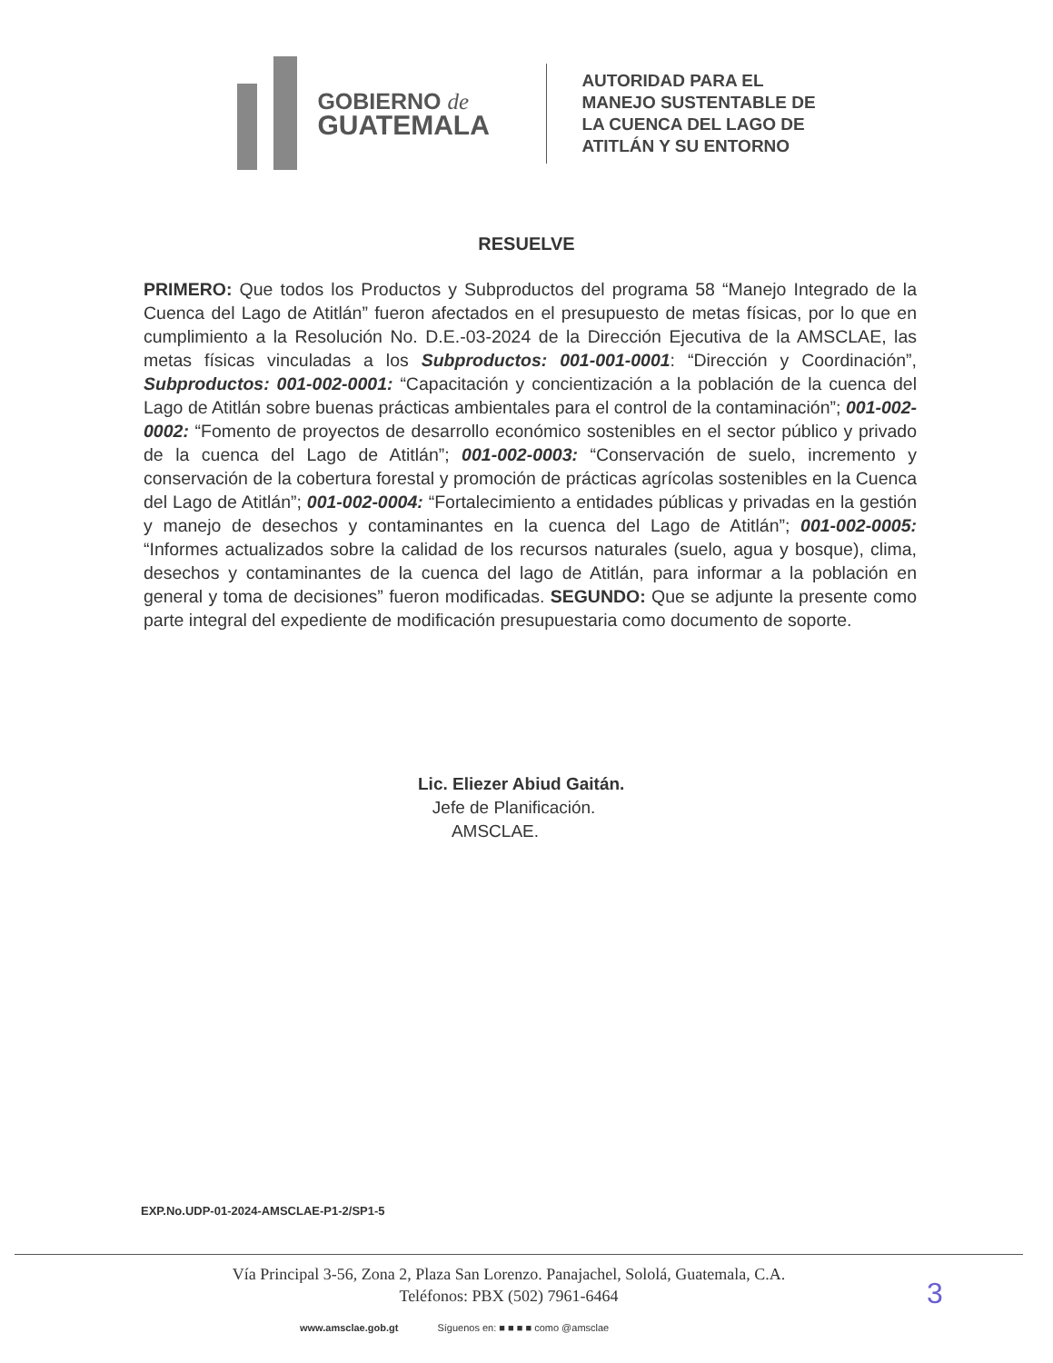GOBIERNO de
GUATEMALA
AUTORIDAD PARA EL
MANEJO SUSTENTABLE DE
LA CUENCA DEL LAGO DE
ATITLÁN Y SU ENTORNO
RESUELVE
PRIMERO: Que todos los Productos y Subproductos del programa 58 “Manejo Integrado de la Cuenca del Lago de Atitlán” fueron afectados en el presupuesto de metas físicas, por lo que en cumplimiento a la Resolución No. D.E.-03-2024 de la Dirección Ejecutiva de la AMSCLAE, las metas físicas vinculadas a los Subproductos: 001-001-0001: “Dirección y Coordinación”, Subproductos: 001-002-0001: “Capacitación y concientización a la población de la cuenca del Lago de Atitlán sobre buenas prácticas ambientales para el control de la contaminación”; 001-002-0002: “Fomento de proyectos de desarrollo económico sostenibles en el sector público y privado de la cuenca del Lago de Atitlán”; 001-002-0003: “Conservación de suelo, incremento y conservación de la cobertura forestal y promoción de prácticas agrícolas sostenibles en la Cuenca del Lago de Atitlán”; 001-002-0004: “Fortalecimiento a entidades públicas y privadas en la gestión y manejo de desechos y contaminantes en la cuenca del Lago de Atitlán”; 001-002-0005: “Informes actualizados sobre la calidad de los recursos naturales (suelo, agua y bosque), clima, desechos y contaminantes de la cuenca del lago de Atitlán, para informar a la población en general y toma de decisiones” fueron modificadas. SEGUNDO: Que se adjunte la presente como parte integral del expediente de modificación presupuestaria como documento de soporte.
Lic. Eliezer Abiud Gaitán.
Jefe de Planificación.
AMSCLAE.
EXP.No.UDP-01-2024-AMSCLAE-P1-2/SP1-5
Vía Principal 3-56, Zona 2, Plaza San Lorenzo. Panajachel, Sololá, Guatemala, C.A.
Teléfonos: PBX (502) 7961-6464
3
www.amsclae.gob.gt Síguenos en: ■ ■ ■ ■ como @amsclae